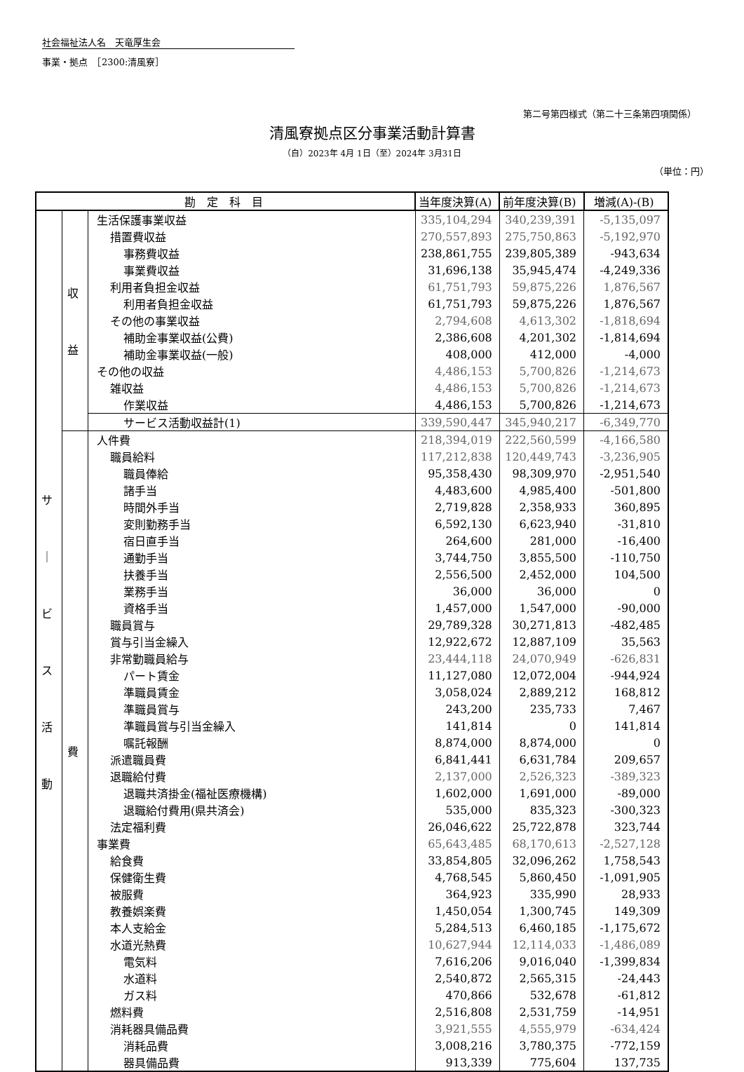社会福祉法人名　天竜厚生会
事業・拠点　［2300:清風寮］
第二号第四様式（第二十三条第四項関係）
清風寮拠点区分事業活動計算書
（自）2023年 4月 1日（至）2024年 3月31日
（単位：円）
| 勘 定 科 目 | | | 当年度決算(A) | 前年度決算(B) | 増減(A)-(B) |
| --- | --- | --- | --- | --- | --- |
| サ ｜ ビ ス 活 動 | 収 益 | 生活保護事業収益 | 335,104,294 | 340,239,391 | -5,135,097 |
| | | 措置費収益 | 270,557,893 | 275,750,863 | -5,192,970 |
| | | 事務費収益 | 238,861,755 | 239,805,389 | -943,634 |
| | | 事業費収益 | 31,696,138 | 35,945,474 | -4,249,336 |
| | | 利用者負担金収益 | 61,751,793 | 59,875,226 | 1,876,567 |
| | | 利用者負担金収益 | 61,751,793 | 59,875,226 | 1,876,567 |
| | | その他の事業収益 | 2,794,608 | 4,613,302 | -1,818,694 |
| | | 補助金事業収益(公費) | 2,386,608 | 4,201,302 | -1,814,694 |
| | | 補助金事業収益(一般) | 408,000 | 412,000 | -4,000 |
| | | その他の収益 | 4,486,153 | 5,700,826 | -1,214,673 |
| | | 雑収益 | 4,486,153 | 5,700,826 | -1,214,673 |
| | | 作業収益 | 4,486,153 | 5,700,826 | -1,214,673 |
| | | サービス活動収益計(1) | 339,590,447 | 345,940,217 | -6,349,770 |
| | 費 | 人件費 | 218,394,019 | 222,560,599 | -4,166,580 |
| | | 職員給料 | 117,212,838 | 120,449,743 | -3,236,905 |
| | | 職員俸給 | 95,358,430 | 98,309,970 | -2,951,540 |
| | | 諸手当 | 4,483,600 | 4,985,400 | -501,800 |
| | | 時間外手当 | 2,719,828 | 2,358,933 | 360,895 |
| | | 変則勤務手当 | 6,592,130 | 6,623,940 | -31,810 |
| | | 宿日直手当 | 264,600 | 281,000 | -16,400 |
| | | 通勤手当 | 3,744,750 | 3,855,500 | -110,750 |
| | | 扶養手当 | 2,556,500 | 2,452,000 | 104,500 |
| | | 業務手当 | 36,000 | 36,000 | 0 |
| | | 資格手当 | 1,457,000 | 1,547,000 | -90,000 |
| | | 職員賞与 | 29,789,328 | 30,271,813 | -482,485 |
| | | 賞与引当金繰入 | 12,922,672 | 12,887,109 | 35,563 |
| | | 非常勤職員給与 | 23,444,118 | 24,070,949 | -626,831 |
| | | パート賃金 | 11,127,080 | 12,072,004 | -944,924 |
| | | 準職員賃金 | 3,058,024 | 2,889,212 | 168,812 |
| | | 準職員賞与 | 243,200 | 235,733 | 7,467 |
| | | 準職員賞与引当金繰入 | 141,814 | 0 | 141,814 |
| | | 嘱託報酬 | 8,874,000 | 8,874,000 | 0 |
| | | 派遣職員費 | 6,841,441 | 6,631,784 | 209,657 |
| | | 退職給付費 | 2,137,000 | 2,526,323 | -389,323 |
| | | 退職共済掛金(福祉医療機構) | 1,602,000 | 1,691,000 | -89,000 |
| | | 退職給付費用(県共済会) | 535,000 | 835,323 | -300,323 |
| | | 法定福利費 | 26,046,622 | 25,722,878 | 323,744 |
| | | 事業費 | 65,643,485 | 68,170,613 | -2,527,128 |
| | | 給食費 | 33,854,805 | 32,096,262 | 1,758,543 |
| | | 保健衛生費 | 4,768,545 | 5,860,450 | -1,091,905 |
| | | 被服費 | 364,923 | 335,990 | 28,933 |
| | | 教養娯楽費 | 1,450,054 | 1,300,745 | 149,309 |
| | | 本人支給金 | 5,284,513 | 6,460,185 | -1,175,672 |
| | | 水道光熱費 | 10,627,944 | 12,114,033 | -1,486,089 |
| | | 電気料 | 7,616,206 | 9,016,040 | -1,399,834 |
| | | 水道料 | 2,540,872 | 2,565,315 | -24,443 |
| | | ガス料 | 470,866 | 532,678 | -61,812 |
| | | 燃料費 | 2,516,808 | 2,531,759 | -14,951 |
| | | 消耗器具備品費 | 3,921,555 | 4,555,979 | -634,424 |
| | | 消耗品費 | 3,008,216 | 3,780,375 | -772,159 |
| | | 器具備品費 | 913,339 | 775,604 | 137,735 |